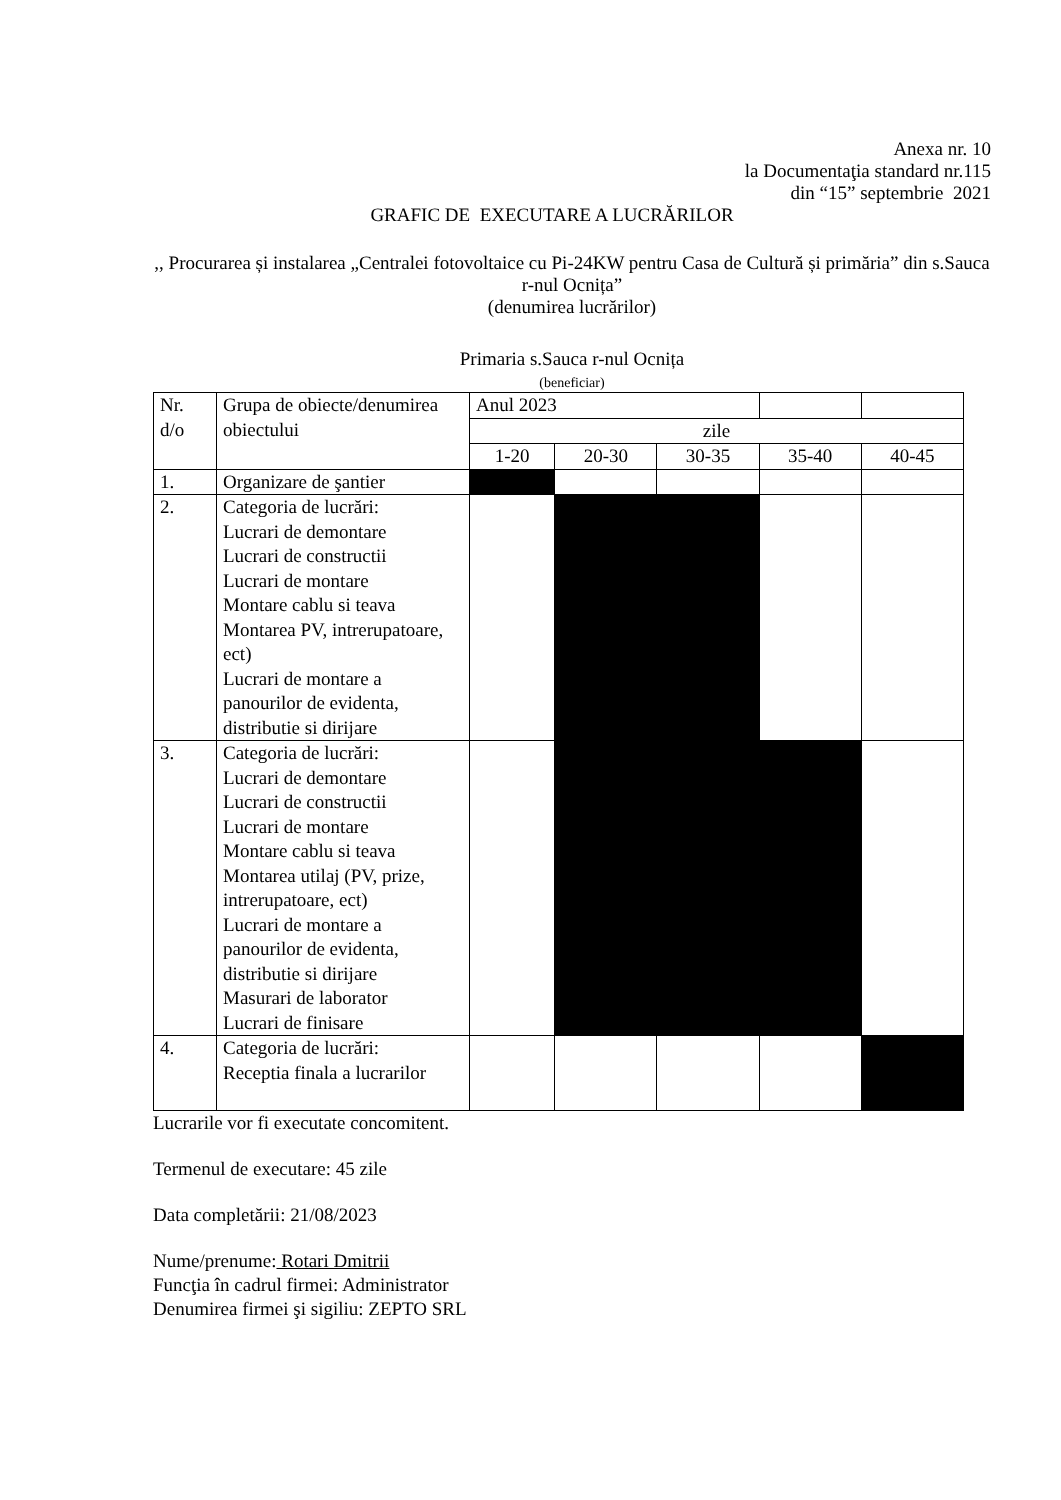Anexa nr. 10
la Documentaţia standard nr.115
din “15” septembrie 2021
GRAFIC DE EXECUTARE A LUCRĂRILOR
,, Procurarea și instalarea „Centralei fotovoltaice cu Pi-24KW pentru Casa de Cultură și primăria” din s.Sauca r-nul Ocnița”
(denumirea lucrărilor)
Primaria s.Sauca r-nul Ocnița
(beneficiar)
| Nr. d/o | Grupa de obiecte/denumirea obiectului | Anul 2023 | | | | |
| | | zile | | | | |
| | | 1-20 | 20-30 | 30-35 | 35-40 | 40-45 |
| 1. | Organizare de şantier | | | | | |
| 2. | Categoria de lucrări: Lucrari de demontare Lucrari de constructii Lucrari de montare Montare cablu si teava Montarea PV, intrerupatoare, ect) Lucrari de montare a panourilor de evidenta, distributie si dirijare | | | | | |
| 3. | Categoria de lucrări: Lucrari de demontare Lucrari de constructii Lucrari de montare Montare cablu si teava Montarea utilaj (PV, prize, intrerupatoare, ect) Lucrari de montare a panourilor de evidenta, distributie si dirijare Masurari de laborator Lucrari de finisare | | | | | |
| 4. | Categoria de lucrări: Receptia finala a lucrarilor | | | | | |
Lucrarile vor fi executate concomitent.
Termenul de executare: 45 zile
Data completării: 21/08/2023
Nume/prenume: Rotari Dmitrii
Funcţia în cadrul firmei: Administrator
Denumirea firmei şi sigiliu: ZEPTO SRL